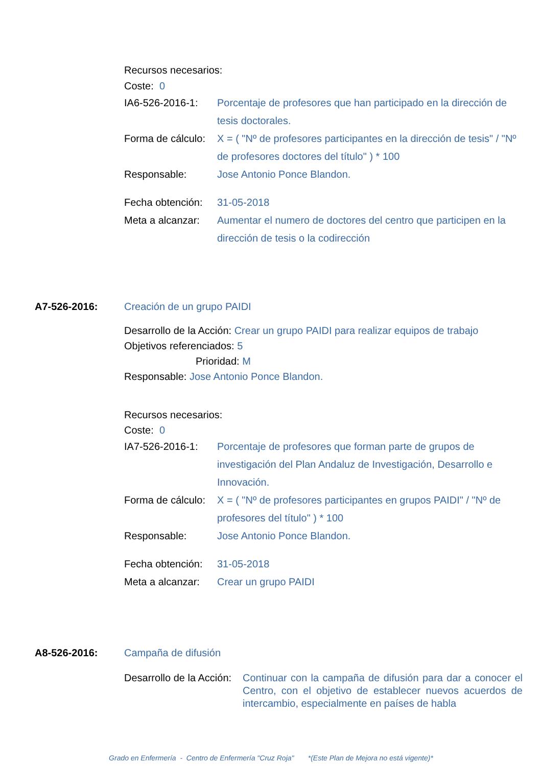Recursos necesarios:
Coste: 0
IA6-526-2016-1: Porcentaje de profesores que han participado en la dirección de tesis doctorales.
Forma de cálculo:
X = ( "Nº de profesores participantes en la dirección de tesis" / "Nº de profesores doctores del título" ) * 100
Responsable: Jose Antonio Ponce Blandon.
Fecha obtención:
31-05-2018
Meta a alcanzar:
Aumentar el numero de doctores del centro que participen en la dirección de tesis o la codirección
A7-526-2016: Creación de un grupo PAIDI
Desarrollo de la Acción: Crear un grupo PAIDI para realizar equipos de trabajo
Objetivos referenciados: 5
Prioridad: M
Responsable: Jose Antonio Ponce Blandon.
Recursos necesarios:
Coste: 0
IA7-526-2016-1: Porcentaje de profesores que forman parte de grupos de investigación del Plan Andaluz de Investigación, Desarrollo e Innovación.
Forma de cálculo:
X = ( "Nº de profesores participantes en grupos PAIDI" / "Nº de profesores del título" ) * 100
Responsable: Jose Antonio Ponce Blandon.
Fecha obtención:
31-05-2018
Meta a alcanzar:
Crear un grupo PAIDI
A8-526-2016: Campaña de difusión
Desarrollo de la Acción:
Continuar con la campaña de difusión para dar a conocer el Centro, con el objetivo de establecer nuevos acuerdos de intercambio, especialmente en países de habla
Grado en Enfermería - Centro de Enfermería "Cruz Roja" *(Este Plan de Mejora no está vigente)*